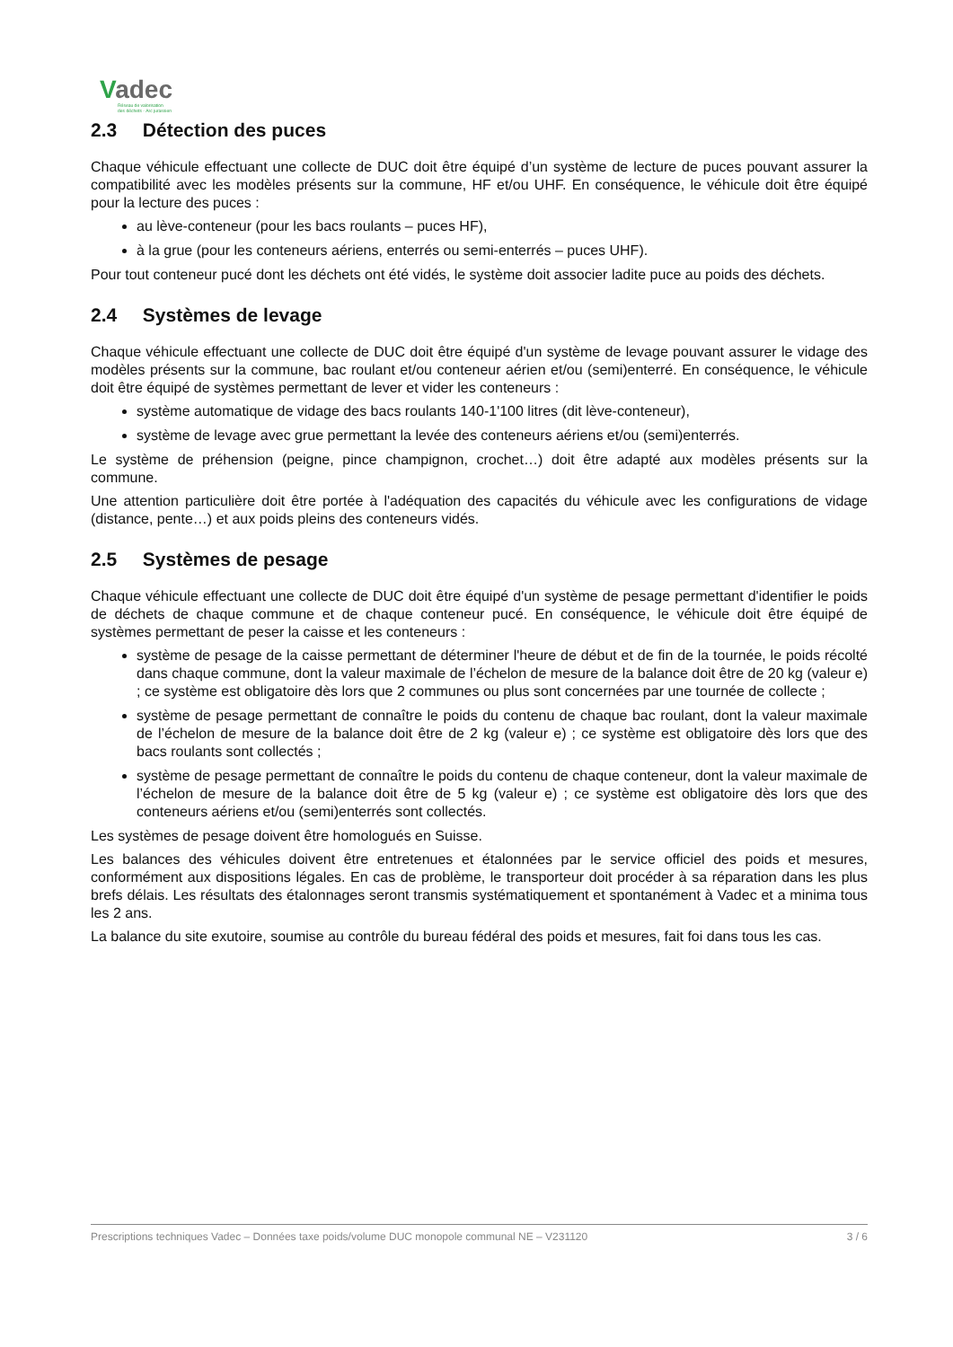Vadec
Réseau de valorisation
des déchets - Arc jurassien
2.3 Détection des puces
Chaque véhicule effectuant une collecte de DUC doit être équipé d’un système de lecture de puces pouvant assurer la compatibilité avec les modèles présents sur la commune, HF et/ou UHF. En conséquence, le véhicule doit être équipé pour la lecture des puces :
au lève-conteneur (pour les bacs roulants – puces HF),
à la grue (pour les conteneurs aériens, enterrés ou semi-enterrés – puces UHF).
Pour tout conteneur pucé dont les déchets ont été vidés, le système doit associer ladite puce au poids des déchets.
2.4 Systèmes de levage
Chaque véhicule effectuant une collecte de DUC doit être équipé d'un système de levage pouvant assurer le vidage des modèles présents sur la commune, bac roulant et/ou conteneur aérien et/ou (semi)enterré. En conséquence, le véhicule doit être équipé de systèmes permettant de lever et vider les conteneurs :
système automatique de vidage des bacs roulants 140-1'100 litres (dit lève-conteneur),
système de levage avec grue permettant la levée des conteneurs aériens et/ou (semi)enterrés.
Le système de préhension (peigne, pince champignon, crochet…) doit être adapté aux modèles présents sur la commune.
Une attention particulière doit être portée à l'adéquation des capacités du véhicule avec les configurations de vidage (distance, pente…) et aux poids pleins des conteneurs vidés.
2.5 Systèmes de pesage
Chaque véhicule effectuant une collecte de DUC doit être équipé d'un système de pesage permettant d'identifier le poids de déchets de chaque commune et de chaque conteneur pucé. En conséquence, le véhicule doit être équipé de systèmes permettant de peser la caisse et les conteneurs :
système de pesage de la caisse permettant de déterminer l'heure de début et de fin de la tournée, le poids récolté dans chaque commune, dont la valeur maximale de l’échelon de mesure de la balance doit être de 20 kg (valeur e) ; ce système est obligatoire dès lors que 2 communes ou plus sont concernées par une tournée de collecte ;
système de pesage permettant de connaître le poids du contenu de chaque bac roulant, dont la valeur maximale de l’échelon de mesure de la balance doit être de 2 kg (valeur e) ; ce système est obligatoire dès lors que des bacs roulants sont collectés ;
système de pesage permettant de connaître le poids du contenu de chaque conteneur, dont la valeur maximale de l’échelon de mesure de la balance doit être de 5 kg (valeur e) ; ce système est obligatoire dès lors que des conteneurs aériens et/ou (semi)enterrés sont collectés.
Les systèmes de pesage doivent être homologués en Suisse.
Les balances des véhicules doivent être entretenues et étalonnées par le service officiel des poids et mesures, conformément aux dispositions légales. En cas de problème, le transporteur doit procéder à sa réparation dans les plus brefs délais. Les résultats des étalonnages seront transmis systématiquement et spontanément à Vadec et a minima tous les 2 ans.
La balance du site exutoire, soumise au contrôle du bureau fédéral des poids et mesures, fait foi dans tous les cas.
Prescriptions techniques Vadec – Données taxe poids/volume DUC monopole communal NE – V231120 3 / 6